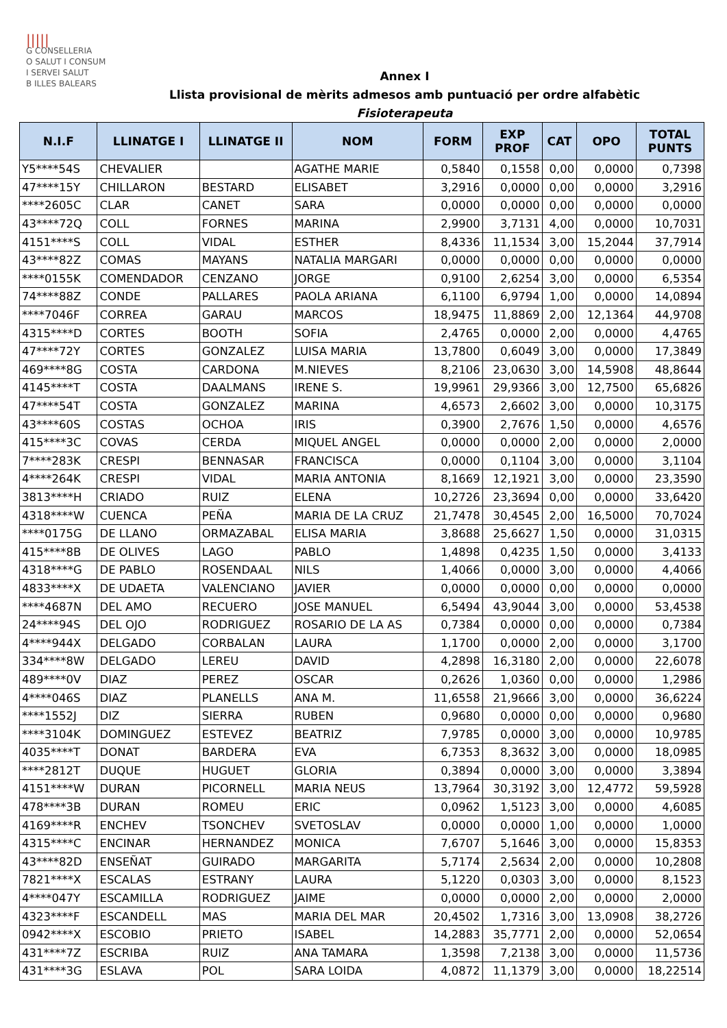|||||
G CONSELLERIA
O SALUT I CONSUM
I SERVEI SALUT
B ILLES BALEARS
Annex I
Llista provisional de mèrits admesos amb puntuació per ordre alfabètic
Fisioterapeuta
| N.I.F | LLINATGE I | LLINATGE II | NOM | FORM | EXP PROF | CAT | OPO | TOTAL PUNTS |
| --- | --- | --- | --- | --- | --- | --- | --- | --- |
| Y5****54S | CHEVALIER | | AGATHE MARIE | 0,5840 | 0,1558 | 0,00 | 0,0000 | 0,7398 |
| 47****15Y | CHILLARON | BESTARD | ELISABET | 3,2916 | 0,0000 | 0,00 | 0,0000 | 3,2916 |
| ****2605C | CLAR | CANET | SARA | 0,0000 | 0,0000 | 0,00 | 0,0000 | 0,0000 |
| 43****72Q | COLL | FORNES | MARINA | 2,9900 | 3,7131 | 4,00 | 0,0000 | 10,7031 |
| 4151****S | COLL | VIDAL | ESTHER | 8,4336 | 11,1534 | 3,00 | 15,2044 | 37,7914 |
| 43****82Z | COMAS | MAYANS | NATALIA MARGARI | 0,0000 | 0,0000 | 0,00 | 0,0000 | 0,0000 |
| ****0155K | COMENDADOR | CENZANO | JORGE | 0,9100 | 2,6254 | 3,00 | 0,0000 | 6,5354 |
| 74****88Z | CONDE | PALLARES | PAOLA ARIANA | 6,1100 | 6,9794 | 1,00 | 0,0000 | 14,0894 |
| ****7046F | CORREA | GARAU | MARCOS | 18,9475 | 11,8869 | 2,00 | 12,1364 | 44,9708 |
| 4315****D | CORTES | BOOTH | SOFIA | 2,4765 | 0,0000 | 2,00 | 0,0000 | 4,4765 |
| 47****72Y | CORTES | GONZALEZ | LUISA MARIA | 13,7800 | 0,6049 | 3,00 | 0,0000 | 17,3849 |
| 469****8G | COSTA | CARDONA | M.NIEVES | 8,2106 | 23,0630 | 3,00 | 14,5908 | 48,8644 |
| 4145****T | COSTA | DAALMANS | IRENE S. | 19,9961 | 29,9366 | 3,00 | 12,7500 | 65,6826 |
| 47****54T | COSTA | GONZALEZ | MARINA | 4,6573 | 2,6602 | 3,00 | 0,0000 | 10,3175 |
| 43****60S | COSTAS | OCHOA | IRIS | 0,3900 | 2,7676 | 1,50 | 0,0000 | 4,6576 |
| 415****3C | COVAS | CERDA | MIQUEL ANGEL | 0,0000 | 0,0000 | 2,00 | 0,0000 | 2,0000 |
| 7****283K | CRESPI | BENNASAR | FRANCISCA | 0,0000 | 0,1104 | 3,00 | 0,0000 | 3,1104 |
| 4****264K | CRESPI | VIDAL | MARIA ANTONIA | 8,1669 | 12,1921 | 3,00 | 0,0000 | 23,3590 |
| 3813****H | CRIADO | RUIZ | ELENA | 10,2726 | 23,3694 | 0,00 | 0,0000 | 33,6420 |
| 4318****W | CUENCA | PEÑA | MARIA DE LA CRUZ | 21,7478 | 30,4545 | 2,00 | 16,5000 | 70,7024 |
| ****0175G | DE LLANO | ORMAZABAL | ELISA MARIA | 3,8688 | 25,6627 | 1,50 | 0,0000 | 31,0315 |
| 415****8B | DE OLIVES | LAGO | PABLO | 1,4898 | 0,4235 | 1,50 | 0,0000 | 3,4133 |
| 4318****G | DE PABLO | ROSENDAAL | NILS | 1,4066 | 0,0000 | 3,00 | 0,0000 | 4,4066 |
| 4833****X | DE UDAETA | VALENCIANO | JAVIER | 0,0000 | 0,0000 | 0,00 | 0,0000 | 0,0000 |
| ****4687N | DEL AMO | RECUERO | JOSE MANUEL | 6,5494 | 43,9044 | 3,00 | 0,0000 | 53,4538 |
| 24****94S | DEL OJO | RODRIGUEZ | ROSARIO DE LA AS | 0,7384 | 0,0000 | 0,00 | 0,0000 | 0,7384 |
| 4****944X | DELGADO | CORBALAN | LAURA | 1,1700 | 0,0000 | 2,00 | 0,0000 | 3,1700 |
| 334****8W | DELGADO | LEREU | DAVID | 4,2898 | 16,3180 | 2,00 | 0,0000 | 22,6078 |
| 489****0V | DIAZ | PEREZ | OSCAR | 0,2626 | 1,0360 | 0,00 | 0,0000 | 1,2986 |
| 4****046S | DIAZ | PLANELLS | ANA M. | 11,6558 | 21,9666 | 3,00 | 0,0000 | 36,6224 |
| ****1552J | DIZ | SIERRA | RUBEN | 0,9680 | 0,0000 | 0,00 | 0,0000 | 0,9680 |
| ****3104K | DOMINGUEZ | ESTEVEZ | BEATRIZ | 7,9785 | 0,0000 | 3,00 | 0,0000 | 10,9785 |
| 4035****T | DONAT | BARDERA | EVA | 6,7353 | 8,3632 | 3,00 | 0,0000 | 18,0985 |
| ****2812T | DUQUE | HUGUET | GLORIA | 0,3894 | 0,0000 | 3,00 | 0,0000 | 3,3894 |
| 4151****W | DURAN | PICORNELL | MARIA NEUS | 13,7964 | 30,3192 | 3,00 | 12,4772 | 59,5928 |
| 478****3B | DURAN | ROMEU | ERIC | 0,0962 | 1,5123 | 3,00 | 0,0000 | 4,6085 |
| 4169****R | ENCHEV | TSONCHEV | SVETOSLAV | 0,0000 | 0,0000 | 1,00 | 0,0000 | 1,0000 |
| 4315****C | ENCINAR | HERNANDEZ | MONICA | 7,6707 | 5,1646 | 3,00 | 0,0000 | 15,8353 |
| 43****82D | ENSEÑAT | GUIRADO | MARGARITA | 5,7174 | 2,5634 | 2,00 | 0,0000 | 10,2808 |
| 7821****X | ESCALAS | ESTRANY | LAURA | 5,1220 | 0,0303 | 3,00 | 0,0000 | 8,1523 |
| 4****047Y | ESCAMILLA | RODRIGUEZ | JAIME | 0,0000 | 0,0000 | 2,00 | 0,0000 | 2,0000 |
| 4323****F | ESCANDELL | MAS | MARIA DEL MAR | 20,4502 | 1,7316 | 3,00 | 13,0908 | 38,2726 |
| 0942****X | ESCOBIO | PRIETO | ISABEL | 14,2883 | 35,7771 | 2,00 | 0,0000 | 52,0654 |
| 431****7Z | ESCRIBA | RUIZ | ANA TAMARA | 1,3598 | 7,2138 | 3,00 | 0,0000 | 11,5736 |
| 431****3G | ESLAVA | POL | SARA LOIDA | 4,0872 | 11,1379 | 3,00 | 0,0000 | 18,22514 |